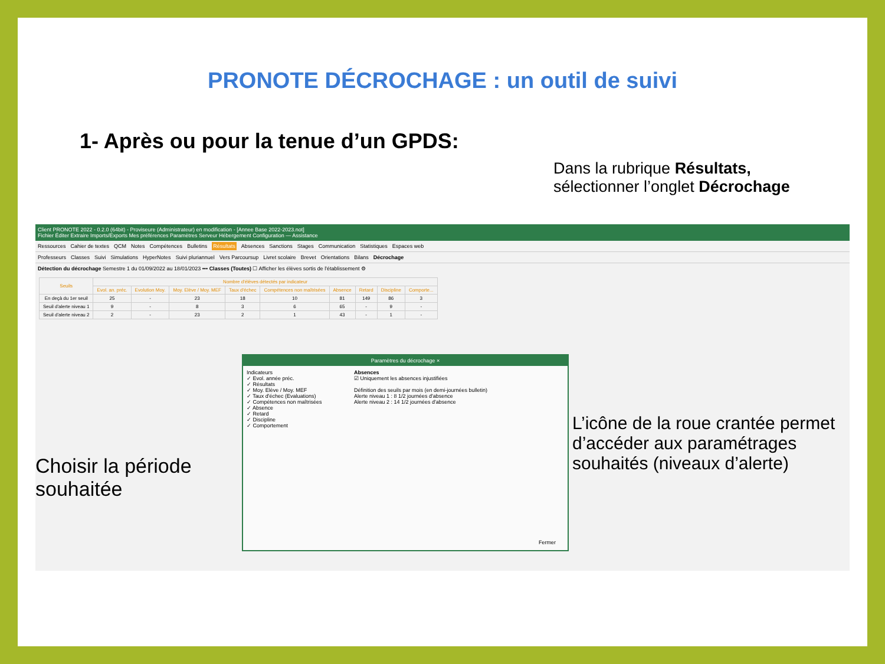PRONOTE DÉCROCHAGE : un outil de suivi
1- Après ou pour la tenue d’un GPDS:
Dans la rubrique Résultats,
sélectionner l’onglet Décrochage
Client PRONOTE 2022 - 0.2.0 (64bit) - Proviseure (Administrateur) en modification - [Annee Base 2022-2023.not]
Fichier Éditer Extraire Imports/Exports Mes préférences Paramètres Serveur Hébergement Configuration — Assistance
Ressources Cahier de textes QCM Notes Compétences Bulletins Résultats Absences Sanctions Stages Communication Statistiques Espaces web
Professeurs Classes Suivi Simulations HyperNotes Suivi pluriannuel Vers Parcoursup Livret scolaire Brevet Orientations Bilans Décrochage
Détection du décrochage Semestre 1 du 01/09/2022 au 18/01/2023 ••• Classes (Toutes) ☐ Afficher les élèves sortis de l'établissement ⚙
| Seuils | Nombre d'élèves détectés par indicateur | | | | | | | | |
| --- | --- | --- | --- | --- | --- | --- | --- | --- | --- |
| | Evol. an. préc. | Evolution Moy. | Moy. Elève / Moy. MEF | Taux d'échec | Compétences non maîtrisées | Absence | Retard | Discipline | Comporte... |
| En deçà du 1er seuil | 25 | - | 23 | 18 | 10 | 81 | 149 | 86 | 3 |
| Seuil d'alerte niveau 1 | 9 | - | 8 | 3 | 6 | 65 | - | 9 | - |
| Seuil d'alerte niveau 2 | 2 | - | 23 | 2 | 1 | 43 | - | 1 | - |
Paramètres du décrochage ×
Indicateurs
✓ Evol. année préc.
✓ Résultats
✓ Moy. Elève / Moy. MEF
✓ Taux d'échec (Evaluations)
✓ Compétences non maîtrisées
✓ Absence
✓ Retard
✓ Discipline
✓ Comportement
Absences
☑ Uniquement les absences injustifiées
Définition des seuils par mois (en demi-journées bulletin)
Alerte niveau 1 : 8 1/2 journées d'absence
Alerte niveau 2 : 14 1/2 journées d'absence
Fermer
Choisir la période
souhaitée
L’icône de la roue crantée permet d’accéder aux paramétrages souhaités (niveaux d’alerte)